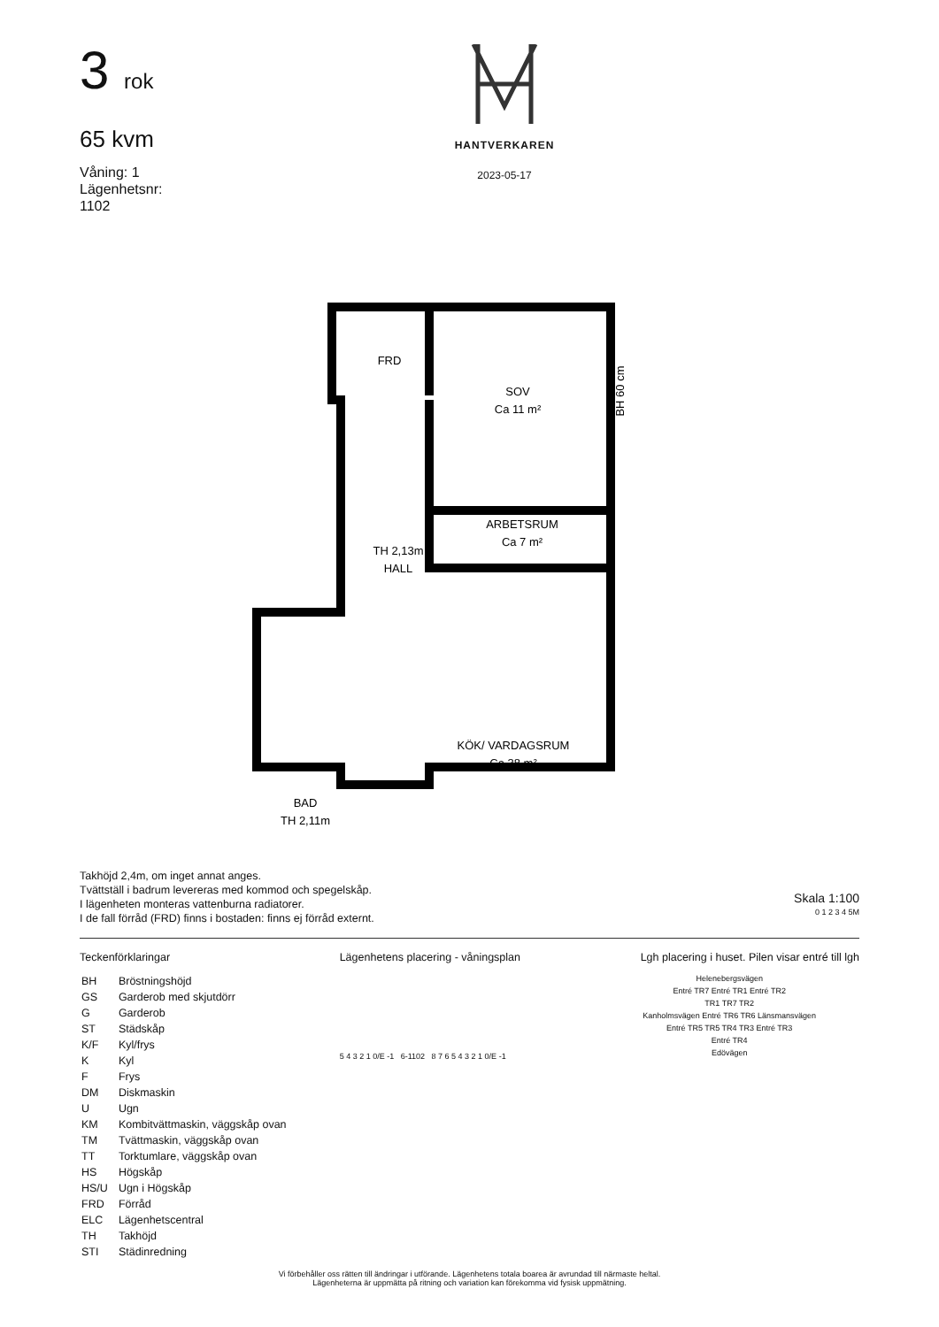3 rok
65 kvm
Våning: 1
Lägenhetsnr:
1102
HANTVERKAREN
2023-05-17
FRD
SOV
Ca 11 m²
ARBETSRUM
Ca 7 m²
TH 2,13m
HALL
KÖK/ VARDAGSRUM
Ca 38 m²
BAD
TH 2,11m
BH 60 cm
Takhöjd 2,4m, om inget annat anges.
Tvättställ i badrum levereras med kommod och spegelskåp.
I lägenheten monteras vattenburna radiatorer.
I de fall förråd (FRD) finns i bostaden: finns ej förråd externt.
Skala 1:100
0 1 2 3 4 5M
Teckenförklaringar
| BH | Bröstningshöjd |
| GS | Garderob med skjutdörr |
| G | Garderob |
| ST | Städskåp |
| K/F | Kyl/frys |
| K | Kyl |
| F | Frys |
| DM | Diskmaskin |
| U | Ugn |
| KM | Kombitvättmaskin, väggskåp ovan |
| TM | Tvättmaskin, väggskåp ovan |
| TT | Torktumlare, väggskåp ovan |
| HS | Högskåp |
| HS/U | Ugn i Högskåp |
| FRD | Förråd |
| ELC | Lägenhetscentral |
| TH | Takhöjd |
| STI | Städinredning |
Lägenhetens placering - våningsplan
5 4 3 2 1 0/E -1 6-1102 8 7 6 5 4 3 2 1 0/E -1
Lgh placering i huset. Pilen visar entré till lgh
Helenebergsvägen
Entré TR7 Entré TR1 Entré TR2
TR1 TR7 TR2
Kanholmsvägen Entré TR6 TR6 Länsmansvägen
Entré TR5 TR5 TR4 TR3 Entré TR3
Entré TR4
Edövägen
Vi förbehåller oss rätten till ändringar i utförande. Lägenhetens totala boarea är avrundad till närmaste heltal.
Lägenheterna är uppmätta på ritning och variation kan förekomma vid fysisk uppmätning.